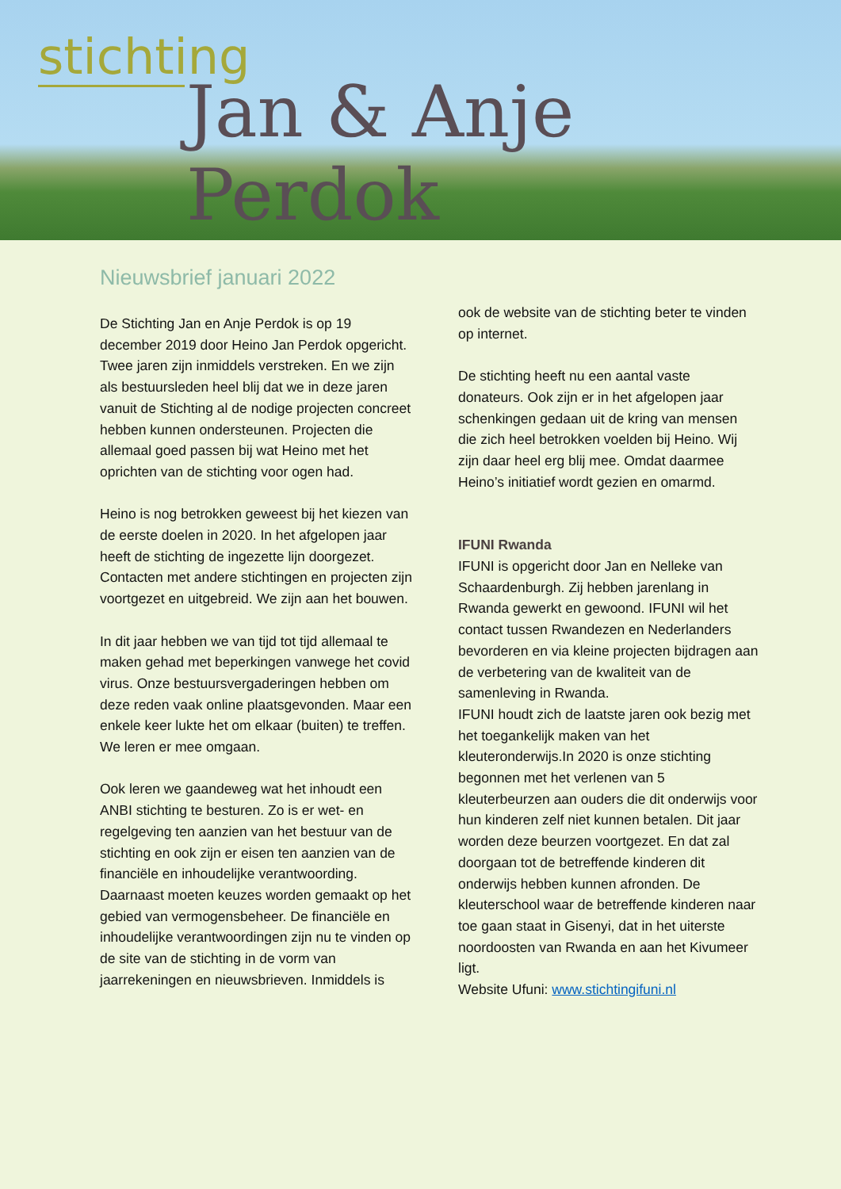stichting
Jan & Anje Perdok
Nieuwsbrief januari 2022
De Stichting Jan en Anje Perdok is op 19 december 2019 door Heino Jan Perdok opgericht.
Twee jaren zijn inmiddels verstreken. En we zijn als bestuursleden heel blij dat we in deze jaren vanuit de Stichting al de nodige projecten concreet hebben kunnen ondersteunen. Projecten die allemaal goed passen bij wat Heino met het oprichten van de stichting voor ogen had.
Heino is nog betrokken geweest bij het kiezen van de eerste doelen in 2020. In het afgelopen jaar heeft de stichting de ingezette lijn doorgezet. Contacten met andere stichtingen en projecten zijn voortgezet en uitgebreid. We zijn aan het bouwen.
In dit jaar hebben we van tijd tot tijd allemaal te maken gehad met beperkingen vanwege het covid virus. Onze bestuursvergaderingen hebben om deze reden vaak online plaatsgevonden. Maar een enkele keer lukte het om elkaar (buiten) te treffen. We leren er mee omgaan.
Ook leren we gaandeweg wat het inhoudt een ANBI stichting te besturen. Zo is er wet- en regelgeving ten aanzien van het bestuur van de stichting en ook zijn er eisen ten aanzien van de financiële en inhoudelijke verantwoording. Daarnaast moeten keuzes worden gemaakt op het gebied van vermogensbeheer. De financiële en inhoudelijke verantwoordingen zijn nu te vinden op de site van de stichting in de vorm van jaarrekeningen en nieuwsbrieven. Inmiddels is
ook de website van de stichting beter te vinden op internet.
De stichting heeft nu een aantal vaste donateurs. Ook zijn er in het afgelopen jaar schenkingen gedaan uit de kring van mensen die zich heel betrokken voelden bij Heino. Wij zijn daar heel erg blij mee. Omdat daarmee Heino’s initiatief wordt gezien en omarmd.
IFUNI Rwanda
IFUNI is opgericht door Jan en Nelleke van Schaardenburgh. Zij hebben jarenlang in Rwanda gewerkt en gewoond. IFUNI wil het contact tussen Rwandezen en Nederlanders bevorderen en via kleine projecten bijdragen aan de verbetering van de kwaliteit van de samenleving in Rwanda.
IFUNI houdt zich de laatste jaren ook bezig met het toegankelijk maken van het kleuteronderwijs.In 2020 is onze stichting begonnen met het verlenen van 5 kleuterbeurzen aan ouders die dit onderwijs voor hun kinderen zelf niet kunnen betalen. Dit jaar worden deze beurzen voortgezet. En dat zal doorgaan tot de betreffende kinderen dit onderwijs hebben kunnen afronden. De kleuterschool waar de betreffende kinderen naar toe gaan staat in Gisenyi, dat in het uiterste noordoosten van Rwanda en aan het Kivumeer ligt.
Website Ufuni: www.stichtingifuni.nl